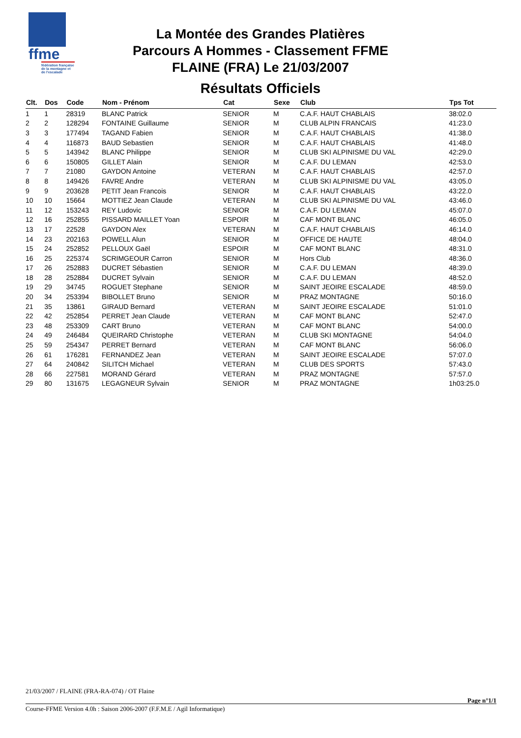ffme
fédération française de la montagne et de l'escalade
La Montée des Grandes Platières
Parcours A Hommes - Classement FFME
FLAINE (FRA) Le 21/03/2007
Résultats Officiels
| Clt. | Dos | Code | Nom - Prénom | Cat | Sexe | Club | Tps Tot |
| --- | --- | --- | --- | --- | --- | --- | --- |
| 1 | 1 | 28319 | BLANC Patrick | SENIOR | M | C.A.F. HAUT CHABLAIS | 38:02.0 |
| 2 | 2 | 128294 | FONTAINE Guillaume | SENIOR | M | CLUB ALPIN FRANCAIS | 41:23.0 |
| 3 | 3 | 177494 | TAGAND Fabien | SENIOR | M | C.A.F. HAUT CHABLAIS | 41:38.0 |
| 4 | 4 | 116873 | BAUD Sebastien | SENIOR | M | C.A.F. HAUT CHABLAIS | 41:48.0 |
| 5 | 5 | 143942 | BLANC Philippe | SENIOR | M | CLUB SKI ALPINISME DU VAL | 42:29.0 |
| 6 | 6 | 150805 | GILLET Alain | SENIOR | M | C.A.F. DU LEMAN | 42:53.0 |
| 7 | 7 | 21080 | GAYDON Antoine | VETERAN | M | C.A.F. HAUT CHABLAIS | 42:57.0 |
| 8 | 8 | 149426 | FAVRE Andre | VETERAN | M | CLUB SKI ALPINISME DU VAL | 43:05.0 |
| 9 | 9 | 203628 | PETIT Jean Francois | SENIOR | M | C.A.F. HAUT CHABLAIS | 43:22.0 |
| 10 | 10 | 15664 | MOTTIEZ Jean Claude | VETERAN | M | CLUB SKI ALPINISME DU VAL | 43:46.0 |
| 11 | 12 | 153243 | REY Ludovic | SENIOR | M | C.A.F. DU LEMAN | 45:07.0 |
| 12 | 16 | 252855 | PISSARD MAILLET Yoan | ESPOIR | M | CAF MONT BLANC | 46:05.0 |
| 13 | 17 | 22528 | GAYDON Alex | VETERAN | M | C.A.F. HAUT CHABLAIS | 46:14.0 |
| 14 | 23 | 202163 | POWELL Alun | SENIOR | M | OFFICE DE HAUTE | 48:04.0 |
| 15 | 24 | 252852 | PELLOUX Gaël | ESPOIR | M | CAF MONT BLANC | 48:31.0 |
| 16 | 25 | 225374 | SCRIMGEOUR Carron | SENIOR | M | Hors Club | 48:36.0 |
| 17 | 26 | 252883 | DUCRET Sébastien | SENIOR | M | C.A.F. DU LEMAN | 48:39.0 |
| 18 | 28 | 252884 | DUCRET Sylvain | SENIOR | M | C.A.F. DU LEMAN | 48:52.0 |
| 19 | 29 | 34745 | ROGUET Stephane | SENIOR | M | SAINT JEOIRE ESCALADE | 48:59.0 |
| 20 | 34 | 253394 | BIBOLLET Bruno | SENIOR | M | PRAZ MONTAGNE | 50:16.0 |
| 21 | 35 | 13861 | GIRAUD Bernard | VETERAN | M | SAINT JEOIRE ESCALADE | 51:01.0 |
| 22 | 42 | 252854 | PERRET Jean Claude | VETERAN | M | CAF MONT BLANC | 52:47.0 |
| 23 | 48 | 253309 | CART Bruno | VETERAN | M | CAF MONT BLANC | 54:00.0 |
| 24 | 49 | 246484 | QUEIRARD Christophe | VETERAN | M | CLUB SKI MONTAGNE | 54:04.0 |
| 25 | 59 | 254347 | PERRET Bernard | VETERAN | M | CAF MONT BLANC | 56:06.0 |
| 26 | 61 | 176281 | FERNANDEZ Jean | VETERAN | M | SAINT JEOIRE ESCALADE | 57:07.0 |
| 27 | 64 | 240842 | SILITCH Michael | VETERAN | M | CLUB DES SPORTS | 57:43.0 |
| 28 | 66 | 227581 | MORAND Gérard | VETERAN | M | PRAZ MONTAGNE | 57:57.0 |
| 29 | 80 | 131675 | LEGAGNEUR Sylvain | SENIOR | M | PRAZ MONTAGNE | 1h03:25.0 |
21/03/2007 / FLAINE (FRA-RA-074) / OT Flaine
Page n°1/1
Course-FFME Version 4.0h : Saison 2006-2007 (F.F.M.E / Agil Informatique)